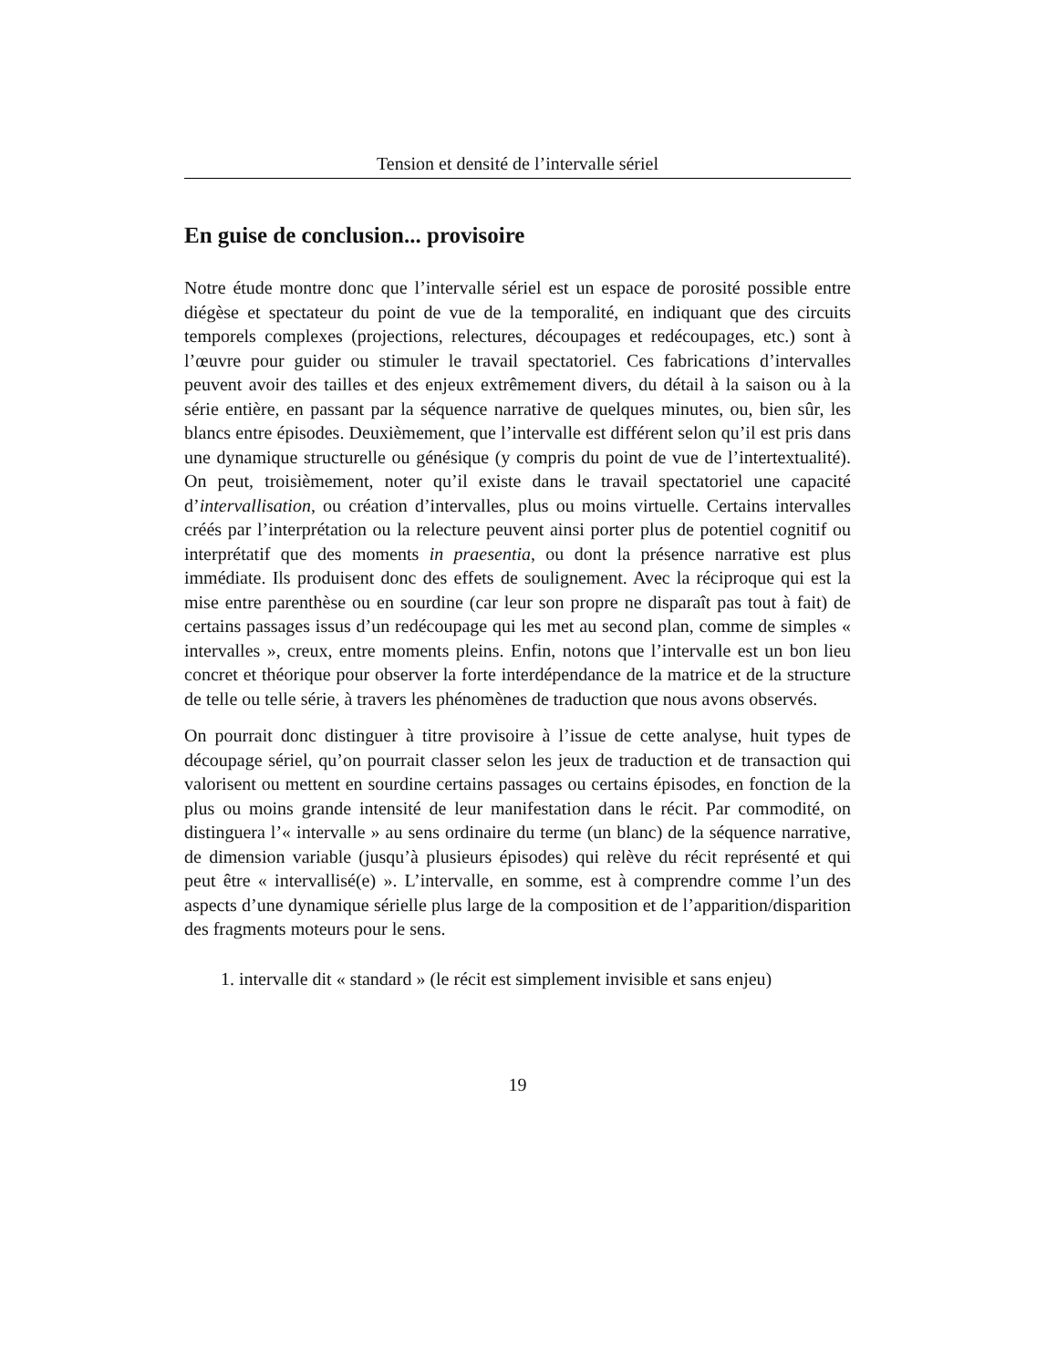Tension et densité de l’intervalle sériel
En guise de conclusion... provisoire
Notre étude montre donc que l’intervalle sériel est un espace de porosité possible entre diégèse et spectateur du point de vue de la temporalité, en indiquant que des circuits temporels complexes (projections, relectures, découpages et redécoupages, etc.) sont à l’œuvre pour guider ou stimuler le travail spectatoriel. Ces fabrications d’intervalles peuvent avoir des tailles et des enjeux extrêmement divers, du détail à la saison ou à la série entière, en passant par la séquence narrative de quelques minutes, ou, bien sûr, les blancs entre épisodes. Deuxièmement, que l’intervalle est différent selon qu’il est pris dans une dynamique structurelle ou génésique (y compris du point de vue de l’intertextualité). On peut, troisièmement, noter qu’il existe dans le travail spectatoriel une capacité d’intervallisation, ou création d’intervalles, plus ou moins virtuelle. Certains intervalles créés par l’interprétation ou la relecture peuvent ainsi porter plus de potentiel cognitif ou interprétatif que des moments in praesentia, ou dont la présence narrative est plus immédiate. Ils produisent donc des effets de soulignement. Avec la réciproque qui est la mise entre parenthèse ou en sourdine (car leur son propre ne disparaît pas tout à fait) de certains passages issus d’un redécoupage qui les met au second plan, comme de simples « intervalles », creux, entre moments pleins. Enfin, notons que l’intervalle est un bon lieu concret et théorique pour observer la forte interdépendance de la matrice et de la structure de telle ou telle série, à travers les phénomènes de traduction que nous avons observés.
On pourrait donc distinguer à titre provisoire à l’issue de cette analyse, huit types de découpage sériel, qu’on pourrait classer selon les jeux de traduction et de transaction qui valorisent ou mettent en sourdine certains passages ou certains épisodes, en fonction de la plus ou moins grande intensité de leur manifestation dans le récit. Par commodité, on distinguera l’« intervalle » au sens ordinaire du terme (un blanc) de la séquence narrative, de dimension variable (jusqu’à plusieurs épisodes) qui relève du récit représenté et qui peut être « intervallisé(e) ». L’intervalle, en somme, est à comprendre comme l’un des aspects d’une dynamique sérielle plus large de la composition et de l’apparition/disparition des fragments moteurs pour le sens.
1. intervalle dit « standard » (le récit est simplement invisible et sans enjeu)
19